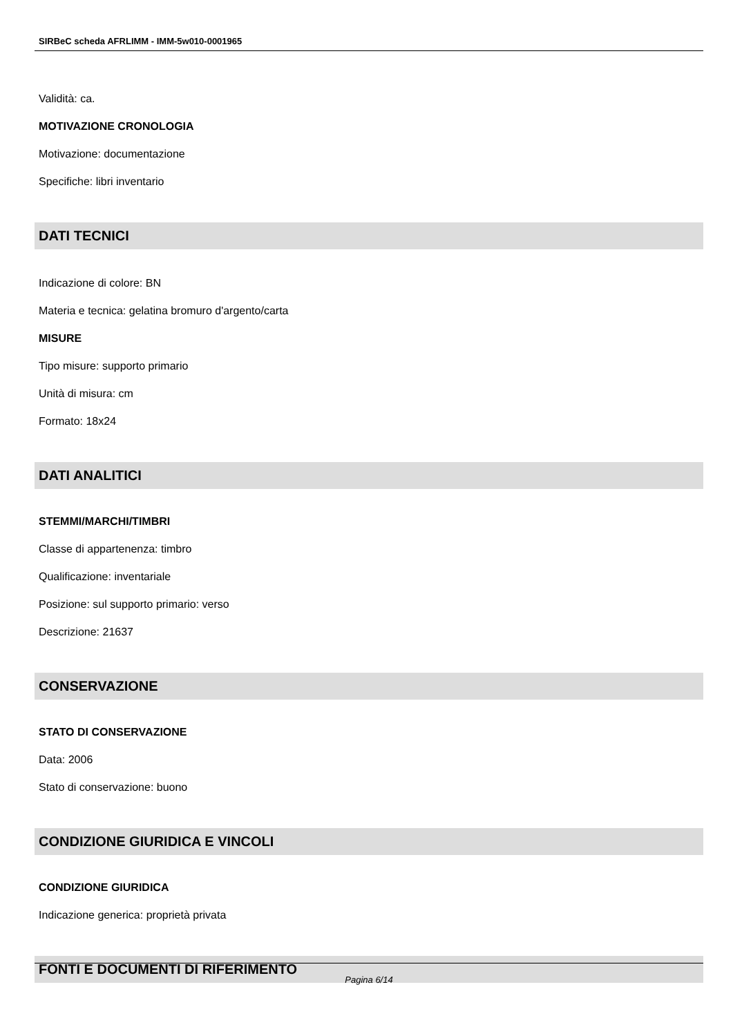SIRBeC scheda AFRLIMM - IMM-5w010-0001965
Validità: ca.
MOTIVAZIONE CRONOLOGIA
Motivazione: documentazione
Specifiche: libri inventario
DATI TECNICI
Indicazione di colore: BN
Materia e tecnica: gelatina bromuro d'argento/carta
MISURE
Tipo misure: supporto primario
Unità di misura: cm
Formato: 18x24
DATI ANALITICI
STEMMI/MARCHI/TIMBRI
Classe di appartenenza: timbro
Qualificazione: inventariale
Posizione: sul supporto primario: verso
Descrizione: 21637
CONSERVAZIONE
STATO DI CONSERVAZIONE
Data: 2006
Stato di conservazione: buono
CONDIZIONE GIURIDICA E VINCOLI
CONDIZIONE GIURIDICA
Indicazione generica: proprietà privata
FONTI E DOCUMENTI DI RIFERIMENTO
Pagina 6/14